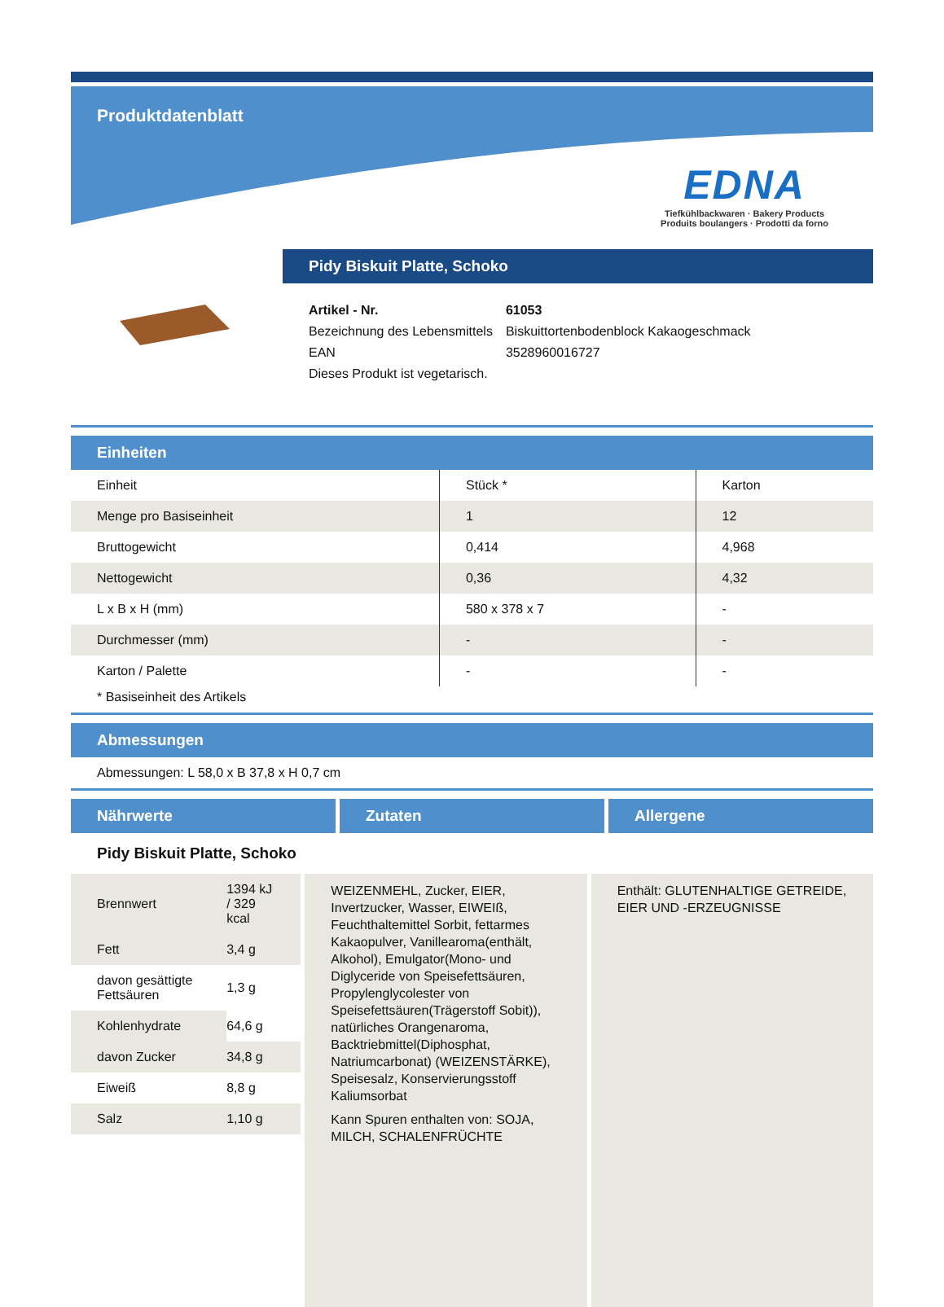Produktdatenblatt
EDNA
Tiefkühlbackwaren · Bakery Products
Produits boulangers · Prodotti da forno
Pidy Biskuit Platte, Schoko
| Artikel - Nr. | 61053 |
| Bezeichnung des Lebensmittels | Biskuittortenbodenblock Kakaogeschmack |
| EAN | 3528960016727 |
| Dieses Produkt ist vegetarisch. | |
Einheiten
| Einheit | Stück * | Karton |
| Menge pro Basiseinheit | 1 | 12 |
| Bruttogewicht | 0,414 | 4,968 |
| Nettogewicht | 0,36 | 4,32 |
| L x B x H (mm) | 580 x 378 x 7 | - |
| Durchmesser (mm) | - | - |
| Karton / Palette | - | - |
* Basiseinheit des Artikels
Abmessungen
Abmessungen: L 58,0 x B 37,8 x H 0,7 cm
Nährwerte Zutaten Allergene
Pidy Biskuit Platte, Schoko
| Brennwert | 1394 kJ / 329 kcal |
| Fett | 3,4 g |
| davon gesättigte Fettsäuren | 1,3 g |
| Kohlenhydrate | 64,6 g |
| davon Zucker | 34,8 g |
| Eiweiß | 8,8 g |
| Salz | 1,10 g |
WEIZENMEHL, Zucker, EIER, Invertzucker, Wasser, EIWEIß, Feuchthaltemittel Sorbit, fettarmes Kakaopulver, Vanillearoma(enthält, Alkohol), Emulgator(Mono- und Diglyceride von Speisefettsäuren, Propylenglycolester von Speisefettsäuren(Trägerstoff Sobit)), natürliches Orangenaroma, Backtriebmittel(Diphosphat, Natriumcarbonat) (WEIZENSTÄRKE), Speisesalz, Konservierungsstoff Kaliumsorbat
Kann Spuren enthalten von: SOJA, MILCH, SCHALENFRÜCHTE
Enthält: GLUTENHALTIGE GETREIDE, EIER UND -ERZEUGNISSE